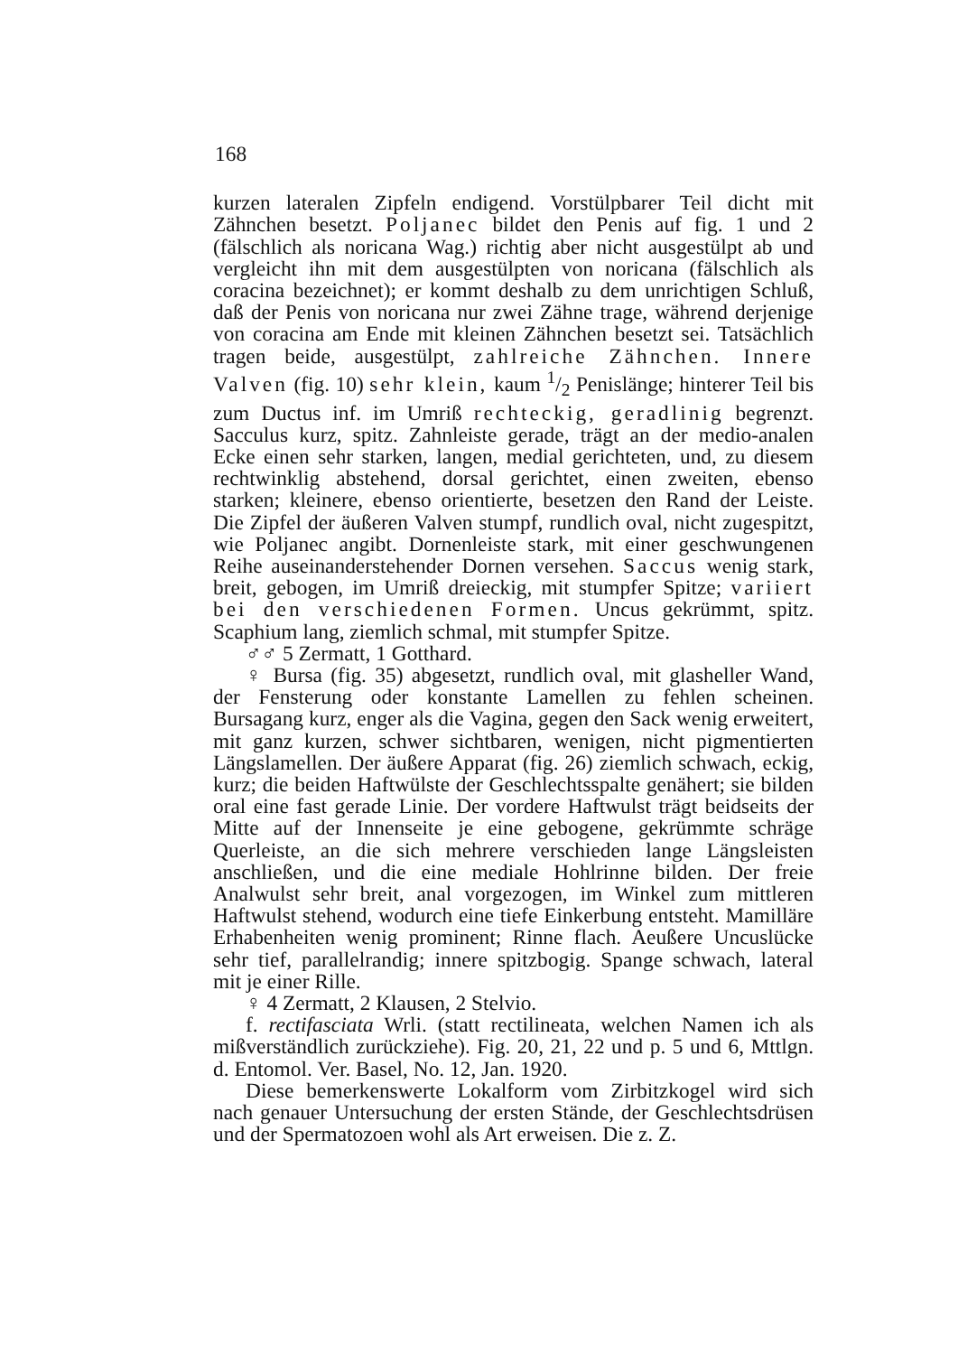168
kurzen lateralen Zipfeln endigend. Vorstülpbarer Teil dicht mit Zähnchen besetzt. Poljanec bildet den Penis auf fig. 1 und 2 (fälschlich als noricana Wag.) richtig aber nicht ausgestülpt ab und vergleicht ihn mit dem ausgestülpten von noricana (fälschlich als coracina bezeichnet); er kommt deshalb zu dem unrichtigen Schluß, daß der Penis von noricana nur zwei Zähne trage, während derjenige von coracina am Ende mit kleinen Zähnchen besetzt sei. Tatsächlich tragen beide, ausgestülpt, zahlreiche Zähnchen. Innere Valven (fig. 10) sehr klein, kaum 1/2 Penislänge; hinterer Teil bis zum Ductus inf. im Umriß rechteckig, geradlinig begrenzt. Sacculus kurz, spitz. Zahnleiste gerade, trägt an der medio-analen Ecke einen sehr starken, langen, medial gerichteten, und, zu diesem rechtwinklig abstehend, dorsal gerichtet, einen zweiten, ebenso starken; kleinere, ebenso orientierte, besetzen den Rand der Leiste. Die Zipfel der äußeren Valven stumpf, rundlich oval, nicht zugespitzt, wie Poljanec angibt. Dornenleiste stark, mit einer geschwungenen Reihe auseinanderstehender Dornen versehen. Saccus wenig stark, breit, gebogen, im Umriß dreieckig, mit stumpfer Spitze; variiert bei den verschiedenen Formen. Uncus gekrümmt, spitz. Scaphium lang, ziemlich schmal, mit stumpfer Spitze.
♂♂ 5 Zermatt, 1 Gotthard.
♀ Bursa (fig. 35) abgesetzt, rundlich oval, mit glasheller Wand, der Fensterung oder konstante Lamellen zu fehlen scheinen. Bursagang kurz, enger als die Vagina, gegen den Sack wenig erweitert, mit ganz kurzen, schwer sichtbaren, wenigen, nicht pigmentierten Längslamellen. Der äußere Apparat (fig. 26) ziemlich schwach, eckig, kurz; die beiden Haftwülste der Geschlechtsspalte genähert; sie bilden oral eine fast gerade Linie. Der vordere Haftwulst trägt beidseits der Mitte auf der Innenseite je eine gebogene, gekrümmte schräge Querleiste, an die sich mehrere verschieden lange Längsleisten anschließen, und die eine mediale Hohlrinne bilden. Der freie Analwulst sehr breit, anal vorgezogen, im Winkel zum mittleren Haftwulst stehend, wodurch eine tiefe Einkerbung entsteht. Mamilläre Erhabenheiten wenig prominent; Rinne flach. Aeußere Uncuslücke sehr tief, parallelrandig; innere spitzbogig. Spange schwach, lateral mit je einer Rille.
♀ 4 Zermatt, 2 Klausen, 2 Stelvio.
f. rectifasciata Wrli. (statt rectilineata, welchen Namen ich als mißverständlich zurückziehe). Fig. 20, 21, 22 und p. 5 und 6, Mttlgn. d. Entomol. Ver. Basel, No. 12, Jan. 1920.
Diese bemerkenswerte Lokalform vom Zirbitzkogel wird sich nach genauer Untersuchung der ersten Stände, der Geschlechtsdrüsen und der Spermatozoen wohl als Art erweisen. Die z. Z.